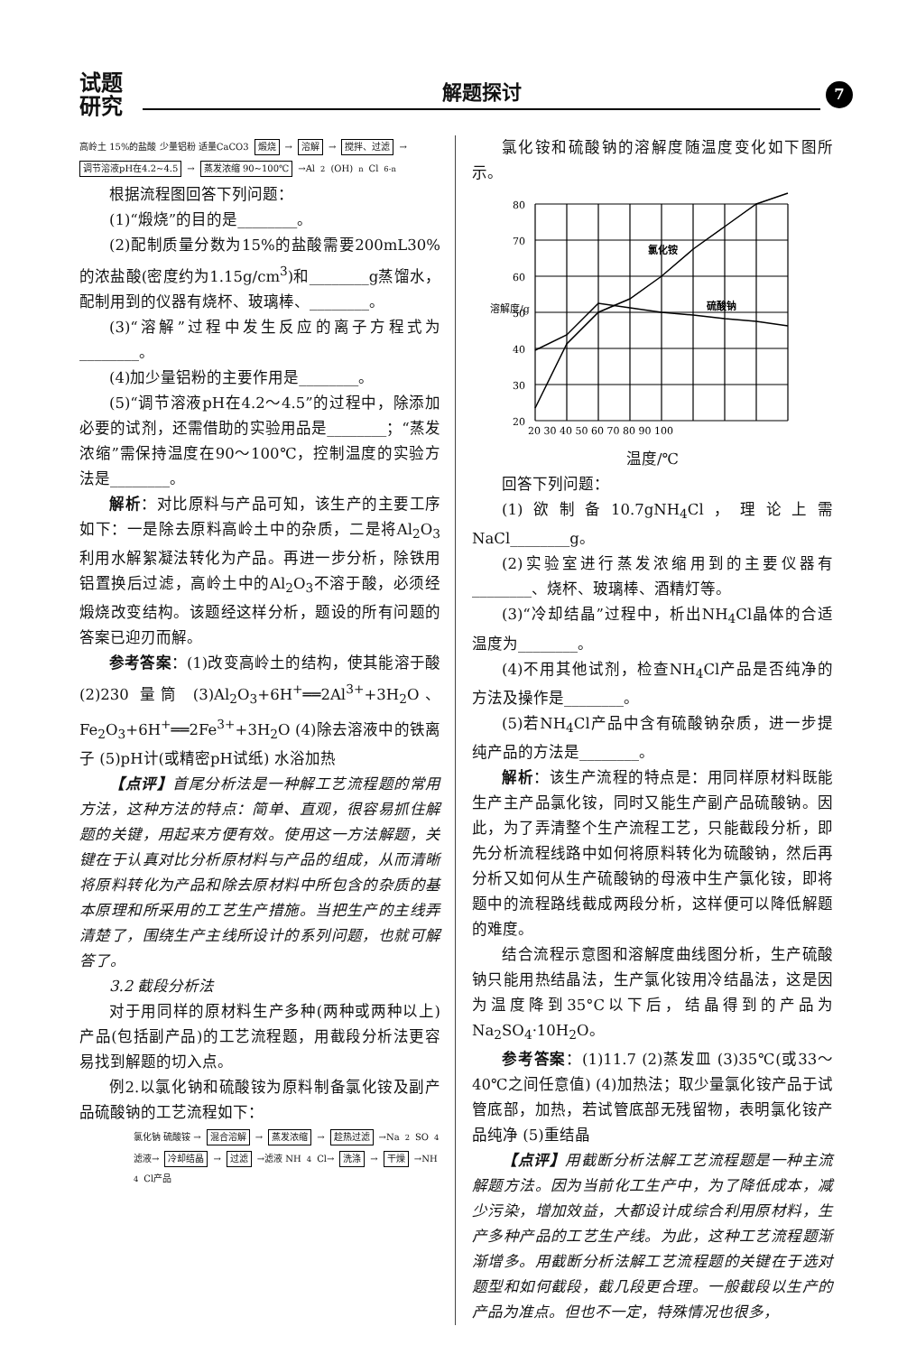试题
研究
解题探讨
7
高岭土 15%的盐酸 少量铝粉 适量CaCO3
煅烧 → 溶解 → 搅拌、过滤 → 调节溶液pH在4.2~4.5 → 蒸发浓缩 90~100℃ →Al<sub>2</sub>(OH)<sub>n</sub>Cl<sub>6-n</sub>
根据流程图回答下列问题：
(1)“煅烧”的目的是________。
(2)配制质量分数为15%的盐酸需要200mL30%的浓盐酸(密度约为1.15g/cm<sup>3</sup>)和________g蒸馏水，配制用到的仪器有烧杯、玻璃棒、________。
(3)“溶解”过程中发生反应的离子方程式为________。
(4)加少量铝粉的主要作用是________。
(5)“调节溶液pH在4.2～4.5”的过程中，除添加必要的试剂，还需借助的实验用品是________；“蒸发浓缩”需保持温度在90～100℃，控制温度的实验方法是________。
解析：对比原料与产品可知，该生产的主要工序如下：一是除去原料高岭土中的杂质，二是将Al<sub>2</sub>O<sub>3</sub>利用水解絮凝法转化为产品。再进一步分析，除铁用铝置换后过滤，高岭土中的Al<sub>2</sub>O<sub>3</sub>不溶于酸，必须经煅烧改变结构。该题经这样分析，题设的所有问题的答案已迎刃而解。
参考答案：(1)改变高岭土的结构，使其能溶于酸 (2)230 量筒 (3)Al<sub>2</sub>O<sub>3</sub>+6H<sup>+</sup>══2Al<sup>3+</sup>+3H<sub>2</sub>O、Fe<sub>2</sub>O<sub>3</sub>+6H<sup>+</sup>══2Fe<sup>3+</sup>+3H<sub>2</sub>O (4)除去溶液中的铁离子 (5)pH计(或精密pH试纸) 水浴加热
【点评】首尾分析法是一种解工艺流程题的常用方法，这种方法的特点：简单、直观，很容易抓住解题的关键，用起来方便有效。使用这一方法解题，关键在于认真对比分析原材料与产品的组成，从而清晰将原料转化为产品和除去原材料中所包含的杂质的基本原理和所采用的工艺生产措施。当把生产的主线弄清楚了，围绕生产主线所设计的系列问题，也就可解答了。
3.2 截段分析法
对于用同样的原材料生产多种(两种或两种以上)产品(包括副产品)的工艺流程题，用截段分析法更容易找到解题的切入点。
例2.以氯化钠和硫酸铵为原料制备氯化铵及副产品硫酸钠的工艺流程如下：
氯化钠 硫酸铵 → 混合溶解 → 蒸发浓缩 → 趁热过滤 →Na<sub>2</sub>SO<sub>4</sub> 滤液→ 冷却结晶 → 过滤 →滤液 NH<sub>4</sub>Cl→ 洗涤 → 干燥 →NH<sub>4</sub>Cl产品
氯化铵和硫酸钠的溶解度随温度变化如下图所示。
80
70
60
50
40
30
20
氯化铵
硫酸钠
溶解度/g
20 30 40 50 60 70 80 90 100
温度/℃
回答下列问题：
(1)欲制备10.7gNH<sub>4</sub>Cl，理论上需NaCl________g。
(2)实验室进行蒸发浓缩用到的主要仪器有________、烧杯、玻璃棒、酒精灯等。
(3)“冷却结晶”过程中，析出NH<sub>4</sub>Cl晶体的合适温度为________。
(4)不用其他试剂，检查NH<sub>4</sub>Cl产品是否纯净的方法及操作是________。
(5)若NH<sub>4</sub>Cl产品中含有硫酸钠杂质，进一步提纯产品的方法是________。
解析：该生产流程的特点是：用同样原材料既能生产主产品氯化铵，同时又能生产副产品硫酸钠。因此，为了弄清整个生产流程工艺，只能截段分析，即先分析流程线路中如何将原料转化为硫酸钠，然后再分析又如何从生产硫酸钠的母液中生产氯化铵，即将题中的流程路线截成两段分析，这样便可以降低解题的难度。
结合流程示意图和溶解度曲线图分析，生产硫酸钠只能用热结晶法，生产氯化铵用冷结晶法，这是因为温度降到35°C以下后，结晶得到的产品为Na<sub>2</sub>SO<sub>4</sub>·10H<sub>2</sub>O。
参考答案：(1)11.7 (2)蒸发皿 (3)35℃(或33～40℃之间任意值) (4)加热法；取少量氯化铵产品于试管底部，加热，若试管底部无残留物，表明氯化铵产品纯净 (5)重结晶
【点评】用截断分析法解工艺流程题是一种主流解题方法。因为当前化工生产中，为了降低成本，减少污染，增加效益，大都设计成综合利用原材料，生产多种产品的工艺生产线。为此，这种工艺流程题渐渐增多。用截断分析法解工艺流程题的关键在于选对题型和如何截段，截几段更合理。一般截段以生产的产品为准点。但也不一定，特殊情况也很多，